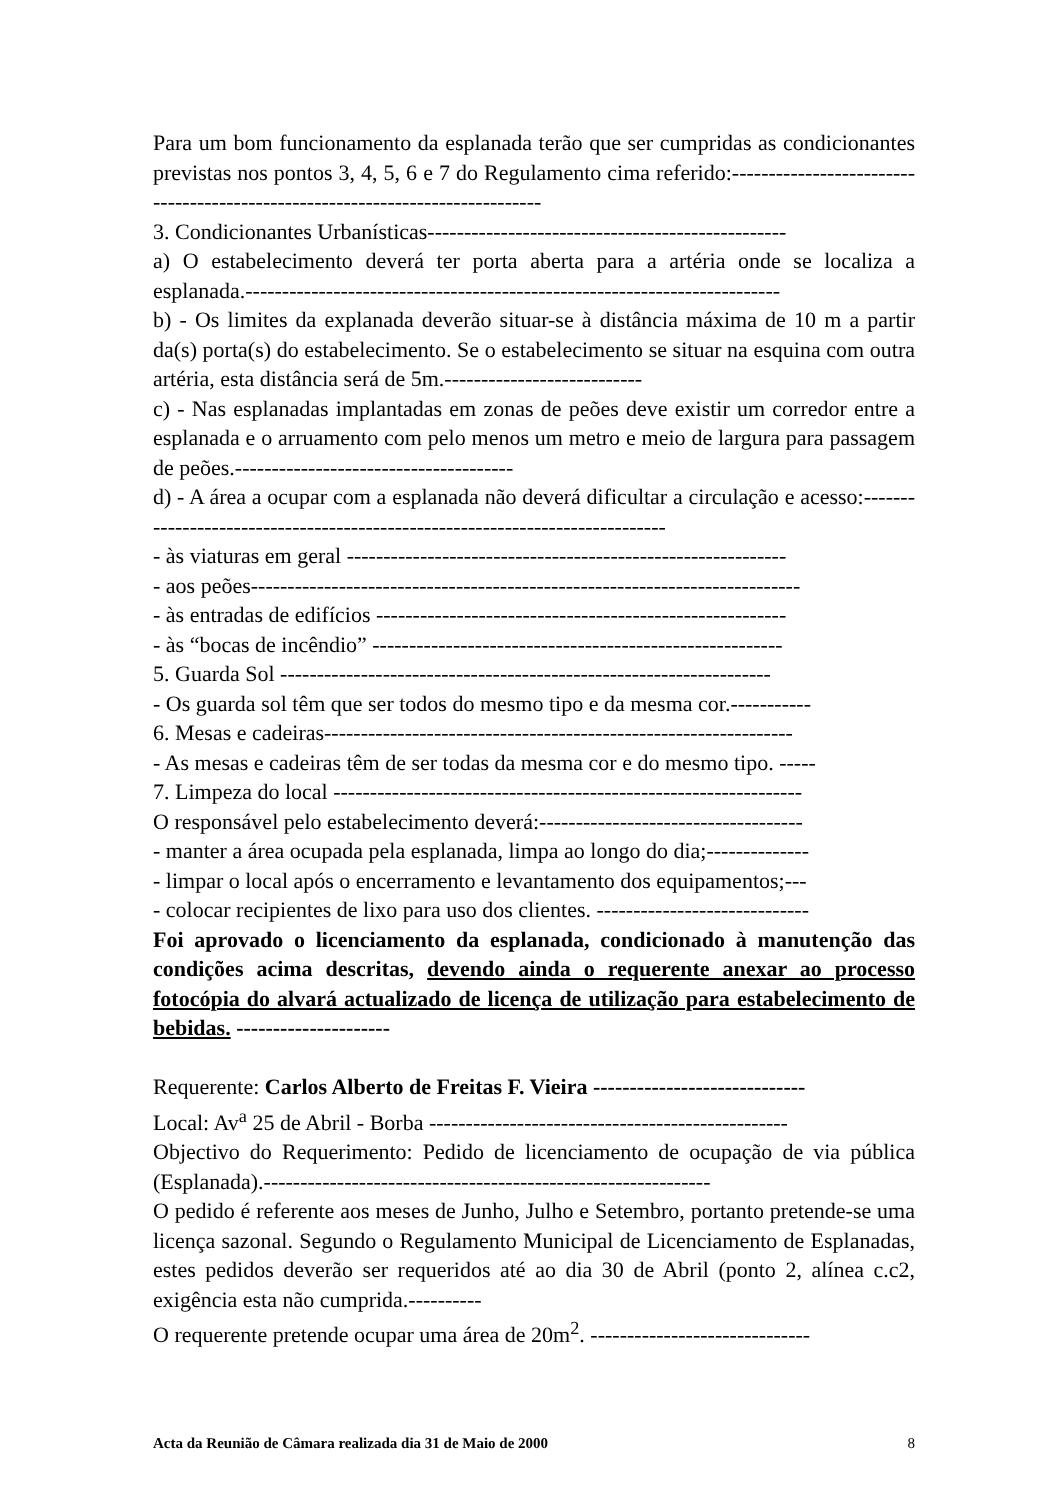Para um bom funcionamento da esplanada terão que ser cumpridas as condicionantes previstas nos pontos 3, 4, 5, 6 e 7 do Regulamento cima referido:------------------------------------------------------------------------------
3. Condicionantes Urbanísticas-------------------------------------------------
a) O estabelecimento deverá ter porta aberta para a artéria onde se localiza a esplanada.-------------------------------------------------------------------------
b) - Os limites da explanada deverão situar-se à distância máxima de 10 m a partir da(s) porta(s) do estabelecimento. Se o estabelecimento se situar na esquina com outra artéria, esta distância será de 5m.---------------------------
c) - Nas esplanadas implantadas em zonas de peões deve existir um corredor entre a esplanada e o arruamento com pelo menos um metro e meio de largura para passagem de peões.--------------------------------------
d) - A área a ocupar com a esplanada não deverá dificultar a circulação e acesso:-----------------------------------------------------------------------------
- às viaturas em geral ------------------------------------------------------------
- aos peões---------------------------------------------------------------------------
- às entradas de edifícios --------------------------------------------------------
- às “bocas de incêndio” --------------------------------------------------------
5. Guarda Sol -------------------------------------------------------------------
- Os guarda sol têm que ser todos do mesmo tipo e da mesma cor.-----------
6. Mesas e cadeiras----------------------------------------------------------------
- As mesas e cadeiras têm de ser todas da mesma cor e do mesmo tipo. -----
7. Limpeza do local ----------------------------------------------------------------
O responsável pelo estabelecimento deverá:------------------------------------
- manter a área ocupada pela esplanada, limpa ao longo do dia;--------------
- limpar o local após o encerramento e levantamento dos equipamentos;---
- colocar recipientes de lixo para uso dos clientes. -----------------------------
Foi aprovado o licenciamento da esplanada, condicionado à manutenção das condições acima descritas, devendo ainda o requerente anexar ao processo fotocópia do alvará actualizado de licença de utilização para estabelecimento de bebidas. ---------------------
Requerente: Carlos Alberto de Freitas F. Vieira -----------------------------
Local: Av<sup>a</sup> 25 de Abril - Borba -------------------------------------------------
Objectivo do Requerimento: Pedido de licenciamento de ocupação de via pública (Esplanada).-------------------------------------------------------------
O pedido é referente aos meses de Junho, Julho e Setembro, portanto pretende-se uma licença sazonal. Segundo o Regulamento Municipal de Licenciamento de Esplanadas, estes pedidos deverão ser requeridos até ao dia 30 de Abril (ponto 2, alínea c.c2, exigência esta não cumprida.----------
O requerente pretende ocupar uma área de 20m<sup>2</sup>. ------------------------------
Acta da Reunião de Câmara realizada dia 31 de Maio de 2000 8